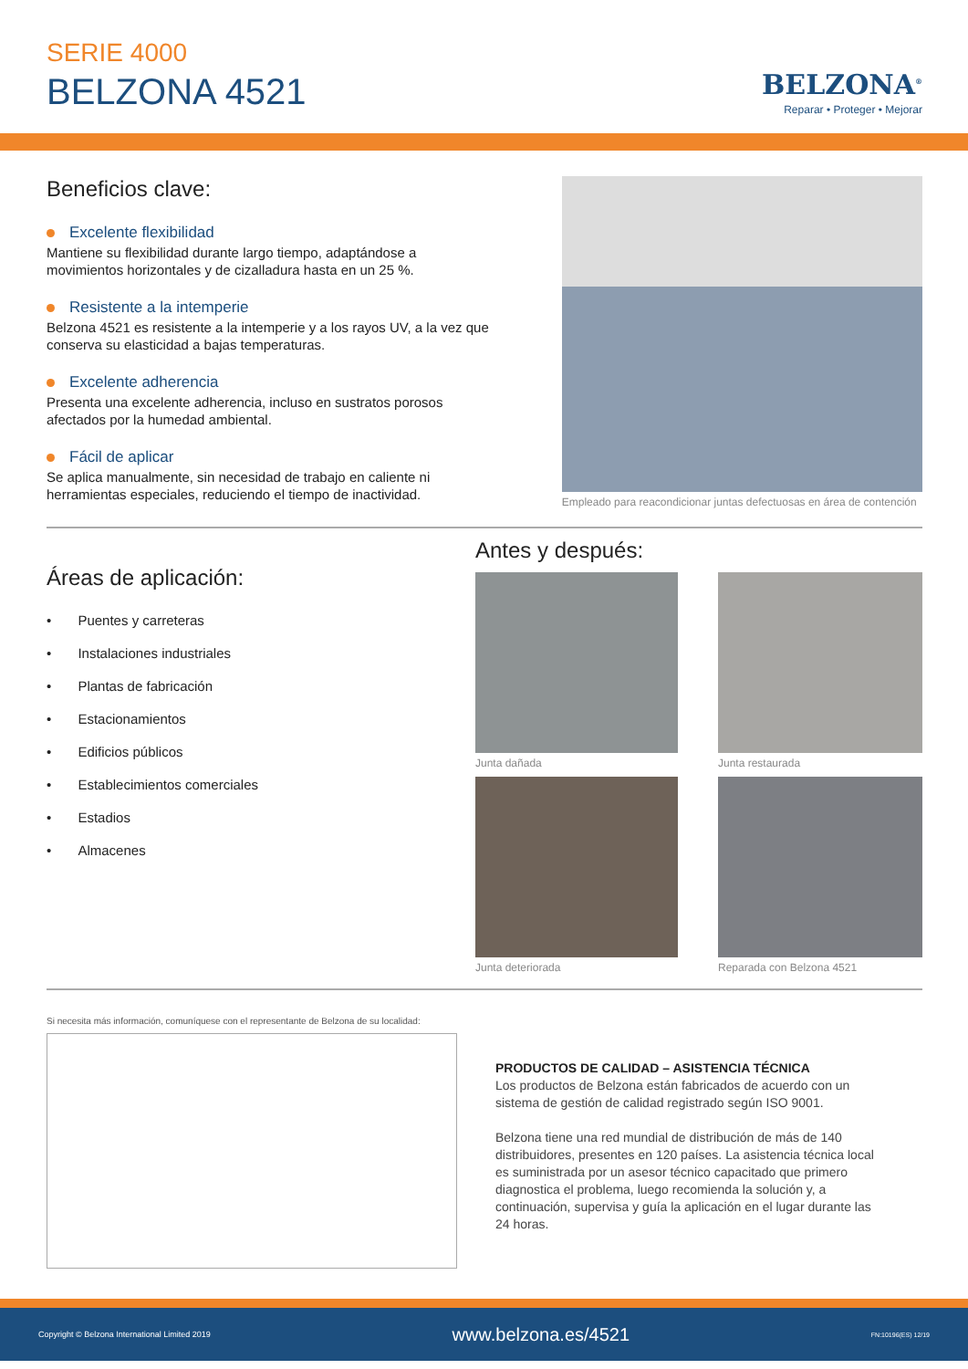SERIE 4000
BELZONA 4521
BELZONA<sup>®</sup>
Reparar • Proteger • Mejorar
Beneficios clave:
Excelente flexibilidad
Mantiene su flexibilidad durante largo tiempo, adaptándose a movimientos horizontales y de cizalladura hasta en un 25 %.
Resistente a la intemperie
Belzona 4521 es resistente a la intemperie y a los rayos UV, a la vez que conserva su elasticidad a bajas temperaturas.
Excelente adherencia
Presenta una excelente adherencia, incluso en sustratos porosos afectados por la humedad ambiental.
Fácil de aplicar
Se aplica manualmente, sin necesidad de trabajo en caliente ni herramientas especiales, reduciendo el tiempo de inactividad.
Empleado para reacondicionar juntas defectuosas en área de contención
Áreas de aplicación:
• Puentes y carreteras
• Instalaciones industriales
• Plantas de fabricación
• Estacionamientos
• Edificios públicos
• Establecimientos comerciales
• Estadios
• Almacenes
Antes y después:
Junta dañada
Junta restaurada
Junta deteriorada
Reparada con Belzona 4521
Si necesita más información, comuníquese con el representante de Belzona de su localidad:
PRODUCTOS DE CALIDAD – ASISTENCIA TÉCNICA
Los productos de Belzona están fabricados de acuerdo con un sistema de gestión de calidad registrado según ISO 9001.
Belzona tiene una red mundial de distribución de más de 140 distribuidores, presentes en 120 países. La asistencia técnica local es suministrada por un asesor técnico capacitado que primero diagnostica el problema, luego recomienda la solución y, a continuación, supervisa y guía la aplicación en el lugar durante las 24 horas.
Copyright © Belzona International Limited 2019 www.belzona.es/4521 FN:10196(ES) 12/19